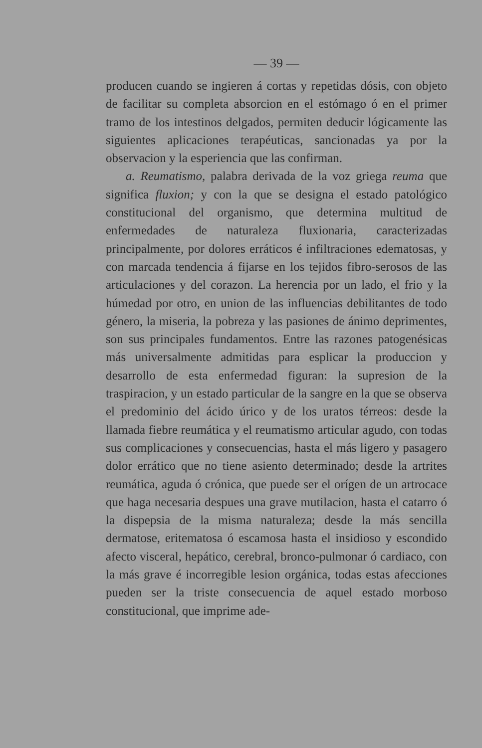— 39 —
producen cuando se ingieren á cortas y repetidas dósis, con objeto de facilitar su completa absorcion en el estómago ó en el primer tramo de los intestinos delgados, permiten deducir lógicamente las siguientes aplicaciones terapéuticas, sancionadas ya por la observacion y la esperiencia que las confirman.
a. Reumatismo, palabra derivada de la voz griega reuma que significa fluxion; y con la que se designa el estado patológico constitucional del organismo, que determina multitud de enfermedades de naturaleza fluxionaria, caracterizadas principalmente, por dolores erráticos é infiltraciones edematosas, y con marcada tendencia á fijarse en los tejidos fibro-serosos de las articulaciones y del corazon. La herencia por un lado, el frio y la húmedad por otro, en union de las influencias debilitantes de todo género, la miseria, la pobreza y las pasiones de ánimo deprimentes, son sus principales fundamentos. Entre las razones patogenésicas más universalmente admitidas para esplicar la produccion y desarrollo de esta enfermedad figuran: la supresion de la traspiracion, y un estado particular de la sangre en la que se observa el predominio del ácido úrico y de los uratos térreos: desde la llamada fiebre reumática y el reumatismo articular agudo, con todas sus complicaciones y consecuencias, hasta el más ligero y pasagero dolor errático que no tiene asiento determinado; desde la artrites reumática, aguda ó crónica, que puede ser el orígen de un artrocace que haga necesaria despues una grave mutilacion, hasta el catarro ó la dispepsia de la misma naturaleza; desde la más sencilla dermatose, eritematosa ó escamosa hasta el insidioso y escondido afecto visceral, hepático, cerebral, bronco-pulmonar ó cardiaco, con la más grave é incorregible lesion orgánica, todas estas afecciones pueden ser la triste consecuencia de aquel estado morboso constitucional, que imprime ade-